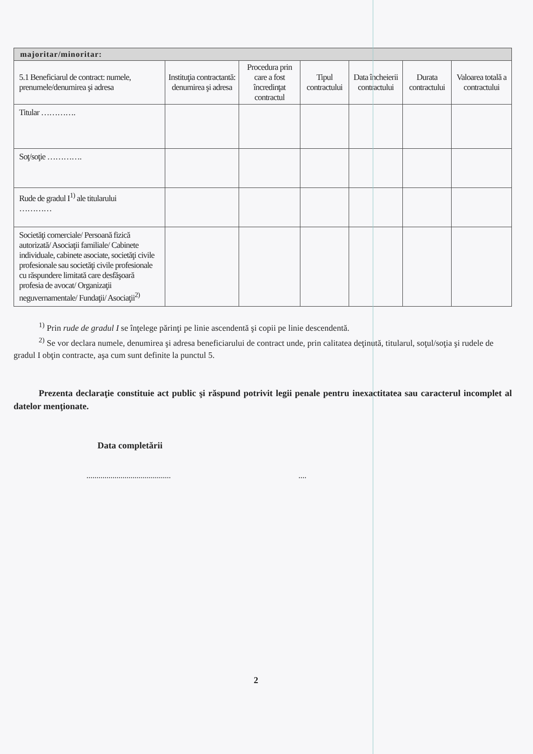| majoritar/minoritar: | | | | | | |
| 5.1 Beneficiarul de contract: numele, prenumele/denumirea şi adresa | Instituţia contractantă: denumirea şi adresa | Procedura prin care a fost încredinţat contractul | Tipul contractului | Data încheierii contractului | Durata contractului | Valoarea totală a contractului |
| Titular …………. | | | | | | |
| Soţ/soţie …………. | | | | | | |
| Rude de gradul I<sup>1)</sup> ale titularului ………… | | | | | | |
| Societăţi comerciale/ Persoană fizică autorizată/ Asociaţii familiale/ Cabinete individuale, cabinete asociate, societăţi civile profesionale sau societăţi civile profesionale cu răspundere limitată care desfăşoară profesia de avocat/ Organizaţii neguvernamentale/ Fundaţii/ Asociaţii<sup>2)</sup> | | | | | | |
<sup>1)</sup> Prin rude de gradul I se înţelege părinţi pe linie ascendentă şi copii pe linie descendentă.
<sup>2)</sup> Se vor declara numele, denumirea şi adresa beneficiarului de contract unde, prin calitatea deţinută, titularul, soţul/soţia şi rudele de gradul I obţin contracte, aşa cum sunt definite la punctul 5.
Prezenta declaraţie constituie act public şi răspund potrivit legii penale pentru inexactitatea sau caracterul incomplet al datelor menţionate.
Data completării
.......................................... ....
2